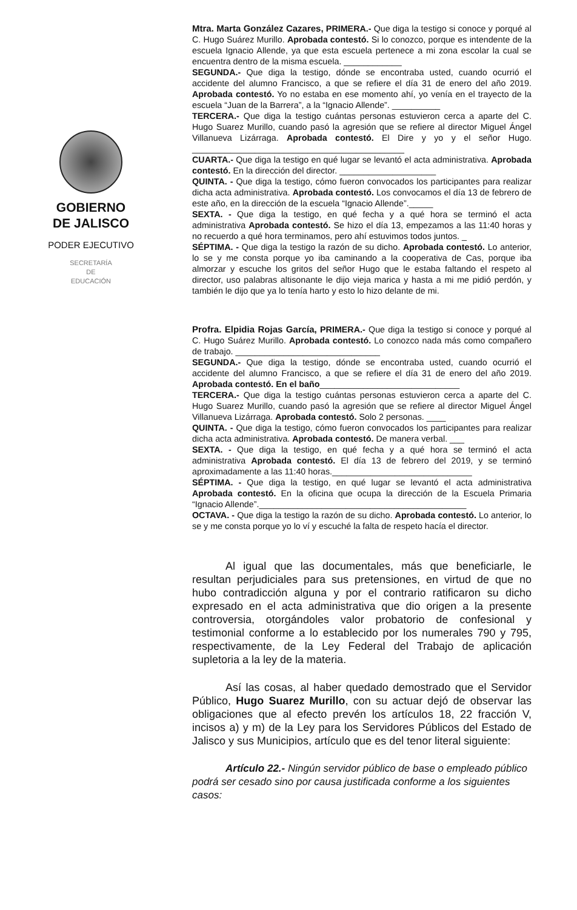GOBIERNO
DE JALISCO
PODER EJECUTIVO
SECRETARÍA
DE
EDUCACIÓN
Mtra. Marta González Cazares, PRIMERA.- Que diga la testigo si conoce y porqué al C. Hugo Suárez Murillo. Aprobada contestó. Si lo conozco, porque es intendente de la escuela Ignacio Allende, ya que esta escuela pertenece a mi zona escolar la cual se encuentra dentro de la misma escuela. ____________
SEGUNDA.- Que diga la testigo, dónde se encontraba usted, cuando ocurrió el accidente del alumno Francisco, a que se refiere el día 31 de enero del año 2019. Aprobada contestó. Yo no estaba en ese momento ahí, yo venía en el trayecto de la escuela “Juan de la Barrera”, a la “Ignacio Allende”. __________
TERCERA.- Que diga la testigo cuántas personas estuvieron cerca a aparte del C. Hugo Suarez Murillo, cuando pasó la agresión que se refiere al director Miguel Ángel Villanueva Lizárraga. Aprobada contestó. El Dire y yo y el señor Hugo. ____________________________________________
CUARTA.- Que diga la testigo en qué lugar se levantó el acta administrativa. Aprobada contestó. En la dirección del director. ____________________
QUINTA. - Que diga la testigo, cómo fueron convocados los participantes para realizar dicha acta administrativa. Aprobada contestó. Los convocamos el día 13 de febrero de este año, en la dirección de la escuela “Ignacio Allende”._____
SEXTA. - Que diga la testigo, en qué fecha y a qué hora se terminó el acta administrativa Aprobada contestó. Se hizo el día 13, empezamos a las 11:40 horas y no recuerdo a qué hora terminamos, pero ahí estuvimos todos juntos. _
SÉPTIMA. - Que diga la testigo la razón de su dicho. Aprobada contestó. Lo anterior, lo se y me consta porque yo iba caminando a la cooperativa de Cas, porque iba almorzar y escuche los gritos del señor Hugo que le estaba faltando el respeto al director, uso palabras altisonante le dijo vieja marica y hasta a mi me pidió perdón, y también le dijo que ya lo tenía harto y esto lo hizo delante de mi.
Profra. Elpidia Rojas García, PRIMERA.- Que diga la testigo si conoce y porqué al C. Hugo Suárez Murillo. Aprobada contestó. Lo conozco nada más como compañero de trabajo. ______________________________
SEGUNDA.- Que diga la testigo, dónde se encontraba usted, cuando ocurrió el accidente del alumno Francisco, a que se refiere el día 31 de enero del año 2019. Aprobada contestó. En el baño_____________________________
TERCERA.- Que diga la testigo cuántas personas estuvieron cerca a aparte del C. Hugo Suarez Murillo, cuando pasó la agresión que se refiere al director Miguel Ángel Villanueva Lizárraga. Aprobada contestó. Solo 2 personas. ____
QUINTA. - Que diga la testigo, cómo fueron convocados los participantes para realizar dicha acta administrativa. Aprobada contestó. De manera verbal. ___
SEXTA. - Que diga la testigo, en qué fecha y a qué hora se terminó el acta administrativa Aprobada contestó. El día 13 de febrero del 2019, y se terminó aproximadamente a las 11:40 horas._____________________________
SÉPTIMA. - Que diga la testigo, en qué lugar se levantó el acta administrativa Aprobada contestó. En la oficina que ocupa la dirección de la Escuela Primaria “Ignacio Allende”.___________________________________________
OCTAVA. - Que diga la testigo la razón de su dicho. Aprobada contestó. Lo anterior, lo se y me consta porque yo lo ví y escuché la falta de respeto hacía el director.
Al igual que las documentales, más que beneficiarle, le resultan perjudiciales para sus pretensiones, en virtud de que no hubo contradicción alguna y por el contrario ratificaron su dicho expresado en el acta administrativa que dio origen a la presente controversia, otorgándoles valor probatorio de confesional y testimonial conforme a lo establecido por los numerales 790 y 795, respectivamente, de la Ley Federal del Trabajo de aplicación supletoria a la ley de la materia.
Así las cosas, al haber quedado demostrado que el Servidor Público, Hugo Suarez Murillo, con su actuar dejó de observar las obligaciones que al efecto prevén los artículos 18, 22 fracción V, incisos a) y m) de la Ley para los Servidores Públicos del Estado de Jalisco y sus Municipios, artículo que es del tenor literal siguiente:
Artículo 22.- Ningún servidor público de base o empleado público podrá ser cesado sino por causa justificada conforme a los siguientes casos: